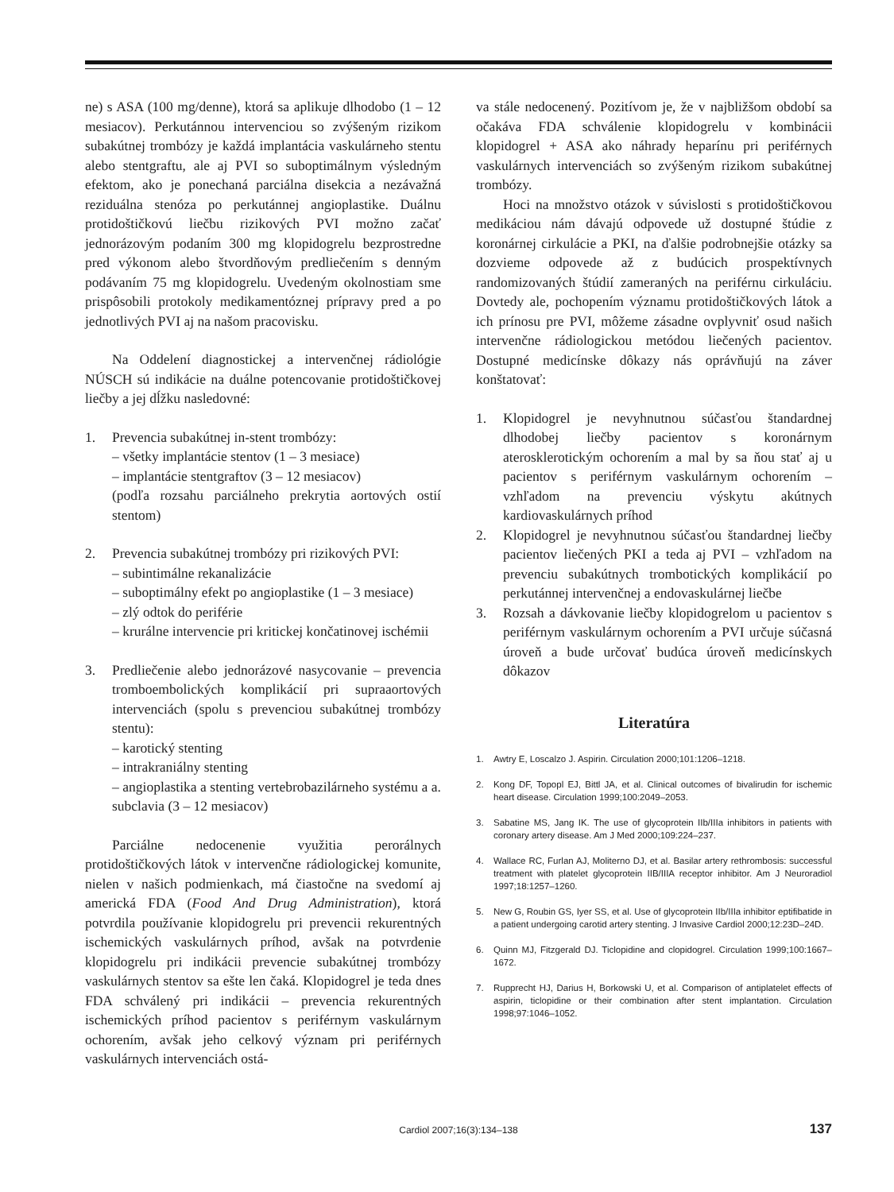ne) s ASA (100 mg/denne), ktorá sa aplikuje dlhodobo (1 – 12 mesiacov). Perkutánnou intervenciou so zvýšeným rizikom subakútnej trombózy je každá implantácia vaskulárneho stentu alebo stentgraftu, ale aj PVI so suboptimálnym výsledným efektom, ako je ponechaná parciálna disekcia a nezávažná reziduálna stenóza po perkutánnej angioplastike. Duálnu protidoštičkovú liečbu rizikových PVI možno začať jednorázovým podaním 300 mg klopidogrelu bezprostredne pred výkonom alebo štvordňovým predliečením s denným podávaním 75 mg klopidogrelu. Uvedeným okolnostiam sme prispôsobili protokoly medikamentóznej prípravy pred a po jednotlivých PVI aj na našom pracovisku.
Na Oddelení diagnostickej a intervenčnej rádiológie NÚSCH sú indikácie na duálne potencovanie protidoštičkovej liečby a jej dĺžku nasledovné:
1. Prevencia subakútnej in-stent trombózy:
– všetky implantácie stentov (1 – 3 mesiace)
– implantácie stentgraftov (3 – 12 mesiacov)
(podľa rozsahu parciálneho prekrytia aortových ostií stentom)
2. Prevencia subakútnej trombózy pri rizikových PVI:
– subintimálne rekanalizácie
– suboptimálny efekt po angioplastike (1 – 3 mesiace)
– zlý odtok do periférie
– krurálne intervencie pri kritickej končatinovej ischémii
3. Predliečenie alebo jednorázové nasycovanie – prevencia tromboembolických komplikácií pri supraaortových intervenciách (spolu s prevenciou subakútnej trombózy stentu):
– karotický stenting
– intrakraniálny stenting
– angioplastika a stenting vertebrobazilárneho systému a a. subclavia (3 – 12 mesiacov)
Parciálne nedocenenie využitia perorálnych protidoštičkových látok v intervenčne rádiologickej komunite, nielen v našich podmienkach, má čiastočne na svedomí aj americká FDA (Food And Drug Administration), ktorá potvrdila používanie klopidogrelu pri prevencii rekurentných ischemických vaskulárnych príhod, avšak na potvrdenie klopidogrelu pri indikácii prevencie subakútnej trombózy vaskulárnych stentov sa ešte len čaká. Klopidogrel je teda dnes FDA schválený pri indikácii – prevencia rekurentných ischemických príhod pacientov s periférnym vaskulárnym ochorením, avšak jeho celkový význam pri periférnych vaskulárnych intervenciách ostá-
va stále nedocenený. Pozitívom je, že v najbližšom období sa očakáva FDA schválenie klopidogrelu v kombinácii klopidogrel + ASA ako náhrady heparínu pri periférnych vaskulárnych intervenciách so zvýšeným rizikom subakútnej trombózy.
Hoci na množstvo otázok v súvislosti s protidoštičkovou medikáciou nám dávajú odpovede už dostupné štúdie z koronárnej cirkulácie a PKI, na ďalšie podrobnejšie otázky sa dozvieme odpovede až z budúcich prospektívnych randomizovaných štúdií zameraných na periférnu cirkuláciu. Dovtedy ale, pochopením významu protidoštičkových látok a ich prínosu pre PVI, môžeme zásadne ovplyvniť osud našich intervenčne rádiologickou metódou liečených pacientov. Dostupné medicínske dôkazy nás oprávňujú na záver konštatovať:
1. Klopidogrel je nevyhnutnou súčasťou štandardnej dlhodobej liečby pacientov s koronárnym aterosklerotickým ochorením a mal by sa ňou stať aj u pacientov s periférnym vaskulárnym ochorením – vzhľadom na prevenciu výskytu akútnych kardiovaskulárnych príhod
2. Klopidogrel je nevyhnutnou súčasťou štandardnej liečby pacientov liečených PKI a teda aj PVI – vzhľadom na prevenciu subakútnych trombotických komplikácií po perkutánnej intervenčnej a endovaskulárnej liečbe
3. Rozsah a dávkovanie liečby klopidogrelom u pacientov s periférnym vaskulárnym ochorením a PVI určuje súčasná úroveň a bude určovať budúca úroveň medicínskych dôkazov
Literatúra
1. Awtry E, Loscalzo J. Aspirin. Circulation 2000;101:1206–1218.
2. Kong DF, Topopl EJ, Bittl JA, et al. Clinical outcomes of bivalirudin for ischemic heart disease. Circulation 1999;100:2049–2053.
3. Sabatine MS, Jang IK. The use of glycoprotein IIb/IIIa inhibitors in patients with coronary artery disease. Am J Med 2000;109:224–237.
4. Wallace RC, Furlan AJ, Moliterno DJ, et al. Basilar artery rethrombosis: successful treatment with platelet glycoprotein IIB/IIIA receptor inhibitor. Am J Neuroradiol 1997;18:1257–1260.
5. New G, Roubin GS, Iyer SS, et al. Use of glycoprotein IIb/IIIa inhibitor eptifibatide in a patient undergoing carotid artery stenting. J Invasive Cardiol 2000;12:23D–24D.
6. Quinn MJ, Fitzgerald DJ. Ticlopidine and clopidogrel. Circulation 1999;100:1667–1672.
7. Rupprecht HJ, Darius H, Borkowski U, et al. Comparison of antiplatelet effects of aspirin, ticlopidine or their combination after stent implantation. Circulation 1998;97:1046–1052.
Cardiol 2007;16(3):134–138
137